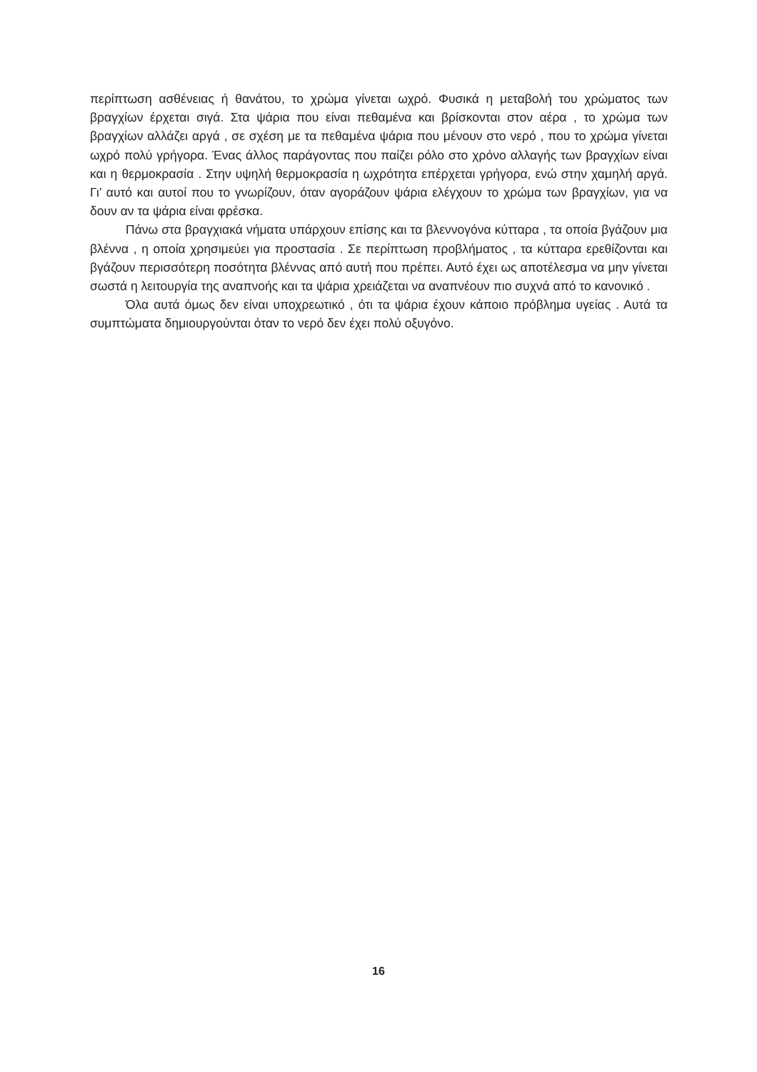περίπτωση ασθένειας ή θανάτου, το χρώμα γίνεται ωχρό. Φυσικά η μεταβολή του χρώματος των βραγχίων έρχεται σιγά. Στα ψάρια που είναι πεθαμένα και βρίσκονται στον αέρα , το χρώμα των βραγχίων αλλάζει αργά , σε σχέση με τα πεθαμένα ψάρια που μένουν στο νερό , που το χρώμα γίνεται ωχρό πολύ γρήγορα. Ένας άλλος παράγοντας που παίζει ρόλο στο χρόνο αλλαγής των βραγχίων είναι και η θερμοκρασία . Στην υψηλή θερμοκρασία η ωχρότητα επέρχεται γρήγορα, ενώ στην χαμηλή αργά. Γι’ αυτό και αυτοί που το γνωρίζουν, όταν αγοράζουν ψάρια ελέγχουν το χρώμα των βραγχίων, για να δουν αν τα ψάρια είναι φρέσκα.
Πάνω στα βραγχιακά νήματα υπάρχουν επίσης και τα βλεννογόνα κύτταρα , τα οποία βγάζουν μια βλέννα , η οποία χρησιμεύει για προστασία . Σε περίπτωση προβλήματος , τα κύτταρα ερεθίζονται και βγάζουν περισσότερη ποσότητα βλέννας από αυτή που πρέπει. Αυτό έχει ως αποτέλεσμα να μην γίνεται σωστά η λειτουργία της αναπνοής και τα ψάρια χρειάζεται να αναπνέουν πιο συχνά από το κανονικό .
Όλα αυτά όμως δεν είναι υποχρεωτικό , ότι τα ψάρια έχουν κάποιο πρόβλημα υγείας . Αυτά τα συμπτώματα δημιουργούνται όταν το νερό δεν έχει πολύ οξυγόνο.
16